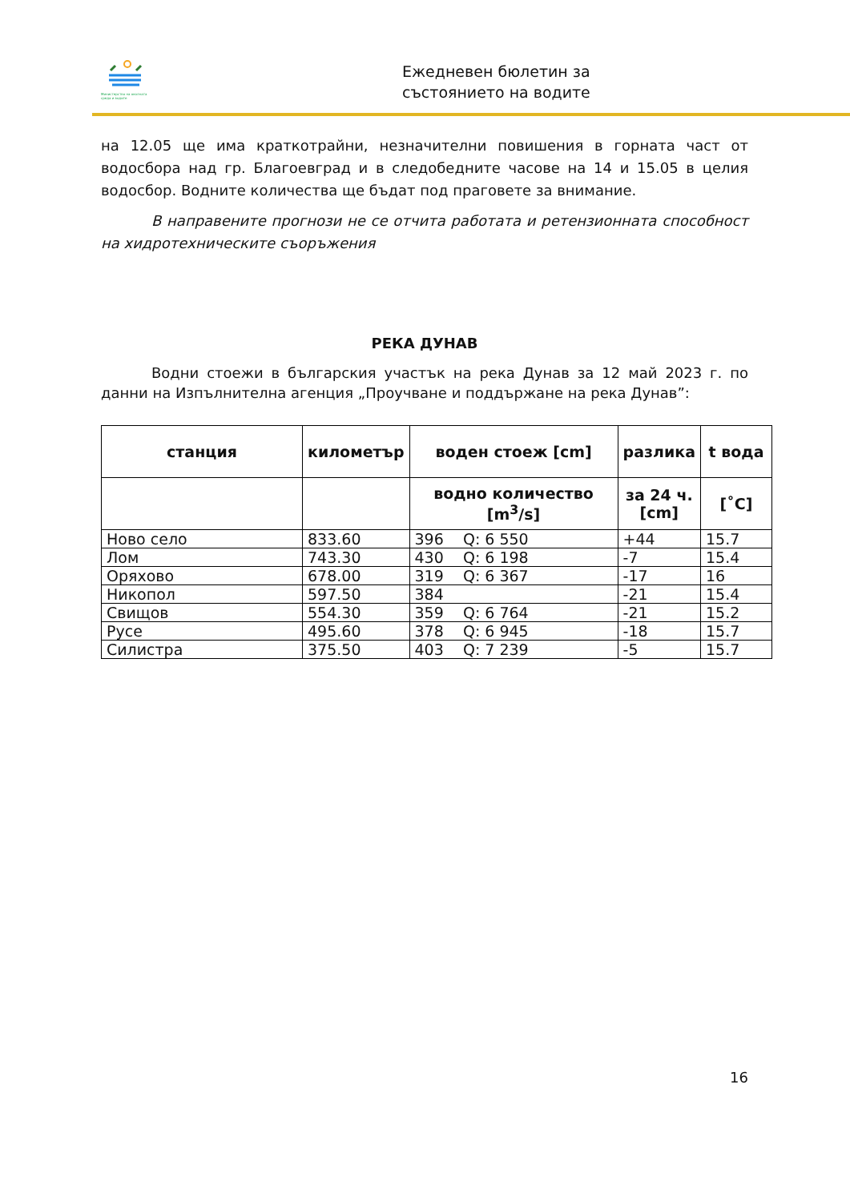Министерство на околната среда и водите
Ежедневен бюлетин за
състоянието на водите
на 12.05 ще има краткотрайни, незначителни повишения в горната част от водосбора над гр. Благоевград и в следобедните часове на 14 и 15.05 в целия водосбор. Водните количества ще бъдат под праговете за внимание.
В направените прогнози не се отчита работата и ретензионната способност на хидротехническите съоръжения
РЕКА ДУНАВ
Водни стоежи в българския участък на река Дунав за 12 май 2023 г. по данни на Изпълнителна агенция „Проучване и поддържане на река Дунав”:
| станция | километър | воден стоеж [cm] | разлика | t вода |
| --- | --- | --- | --- | --- |
| | | водно количество [m<sup>3</sup>/s] | за 24 ч. [cm] | [˚C] |
| Ново село | 833.60 | 396 Q: 6 550 | +44 | 15.7 |
| Лом | 743.30 | 430 Q: 6 198 | -7 | 15.4 |
| Оряхово | 678.00 | 319 Q: 6 367 | -17 | 16 |
| Никопол | 597.50 | 384 | -21 | 15.4 |
| Свищов | 554.30 | 359 Q: 6 764 | -21 | 15.2 |
| Русе | 495.60 | 378 Q: 6 945 | -18 | 15.7 |
| Силистра | 375.50 | 403 Q: 7 239 | -5 | 15.7 |
16